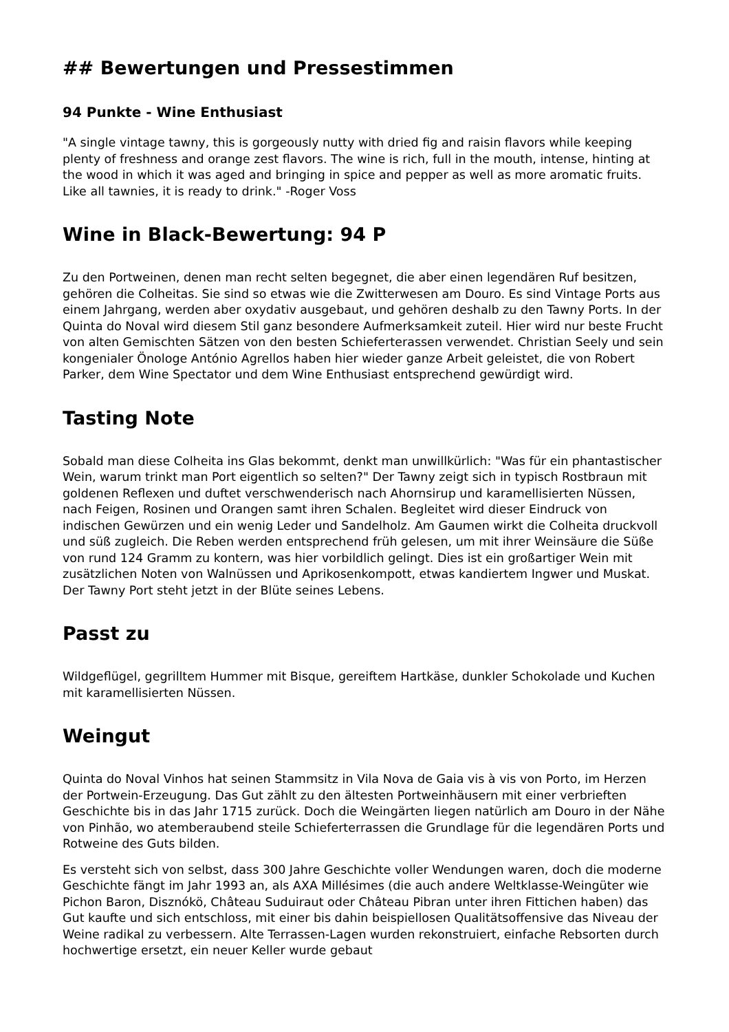## Bewertungen und Pressestimmen
94 Punkte - Wine Enthusiast
"A single vintage tawny, this is gorgeously nutty with dried fig and raisin flavors while keeping plenty of freshness and orange zest flavors. The wine is rich, full in the mouth, intense, hinting at the wood in which it was aged and bringing in spice and pepper as well as more aromatic fruits. Like all tawnies, it is ready to drink." -Roger Voss
Wine in Black-Bewertung: 94 P
Zu den Portweinen, denen man recht selten begegnet, die aber einen legendären Ruf besitzen, gehören die Colheitas. Sie sind so etwas wie die Zwitterwesen am Douro. Es sind Vintage Ports aus einem Jahrgang, werden aber oxydativ ausgebaut, und gehören deshalb zu den Tawny Ports. In der Quinta do Noval wird diesem Stil ganz besondere Aufmerksamkeit zuteil. Hier wird nur beste Frucht von alten Gemischten Sätzen von den besten Schieferterassen verwendet. Christian Seely und sein kongenialer Önologe António Agrellos haben hier wieder ganze Arbeit geleistet, die von Robert Parker, dem Wine Spectator und dem Wine Enthusiast entsprechend gewürdigt wird.
Tasting Note
Sobald man diese Colheita ins Glas bekommt, denkt man unwillkürlich: "Was für ein phantastischer Wein, warum trinkt man Port eigentlich so selten?" Der Tawny zeigt sich in typisch Rostbraun mit goldenen Reflexen und duftet verschwenderisch nach Ahornsirup und karamellisierten Nüssen, nach Feigen, Rosinen und Orangen samt ihren Schalen. Begleitet wird dieser Eindruck von indischen Gewürzen und ein wenig Leder und Sandelholz. Am Gaumen wirkt die Colheita druckvoll und süß zugleich. Die Reben werden entsprechend früh gelesen, um mit ihrer Weinsäure die Süße von rund 124 Gramm zu kontern, was hier vorbildlich gelingt. Dies ist ein großartiger Wein mit zusätzlichen Noten von Walnüssen und Aprikosenkompott, etwas kandiertem Ingwer und Muskat. Der Tawny Port steht jetzt in der Blüte seines Lebens.
Passt zu
Wildgeflügel, gegrilltem Hummer mit Bisque, gereiftem Hartkäse, dunkler Schokolade und Kuchen mit karamellisierten Nüssen.
Weingut
Quinta do Noval Vinhos hat seinen Stammsitz in Vila Nova de Gaia vis à vis von Porto, im Herzen der Portwein-Erzeugung. Das Gut zählt zu den ältesten Portweinhäusern mit einer verbrieften Geschichte bis in das Jahr 1715 zurück. Doch die Weingärten liegen natürlich am Douro in der Nähe von Pinhão, wo atemberaubend steile Schieferterrassen die Grundlage für die legendären Ports und Rotweine des Guts bilden.
Es versteht sich von selbst, dass 300 Jahre Geschichte voller Wendungen waren, doch die moderne Geschichte fängt im Jahr 1993 an, als AXA Millésimes (die auch andere Weltklasse-Weingüter wie Pichon Baron, Disznókö, Château Suduiraut oder Château Pibran unter ihren Fittichen haben) das Gut kaufte und sich entschloss, mit einer bis dahin beispiellosen Qualitätsoffensive das Niveau der Weine radikal zu verbessern. Alte Terrassen-Lagen wurden rekonstruiert, einfache Rebsorten durch hochwertige ersetzt, ein neuer Keller wurde gebaut